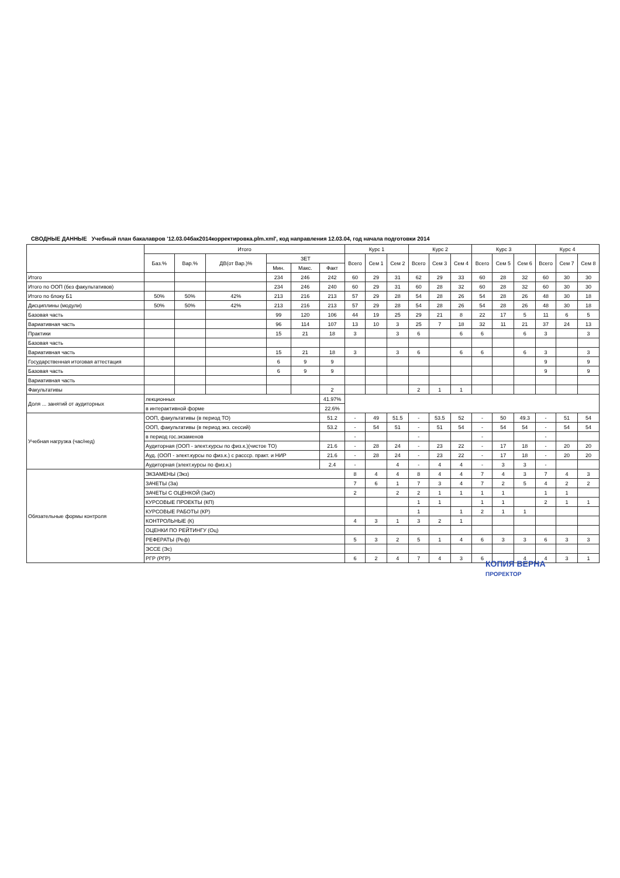СВОДНЫЕ ДАННЫЕ Учебный план бакалавров '12.03.04бак2014корректировка.plm.xml', код направления 12.03.04, год начала подготовки 2014
| | Итого | | | | | | Курс 1 | | | Курс 2 | | | Курс 3 | | | Курс 4 | | |
| --- | --- | --- | --- | --- | --- | --- | --- | --- | --- | --- | --- | --- | --- | --- | --- | --- | --- | --- |
| | Баз.% | Вар.% | ДВ(от Вар.)% | ЗЕТ | | | Всего | Сем 1 | Сем 2 | Всего | Сем 3 | Сем 4 | Всего | Сем 5 | Сем 6 | Всего | Сем 7 | Сем 8 |
| | | | | Мин. | Макс. | Факт | | | | | | | | | | | | |
| Итого | | | | 234 | 246 | 242 | 60 | 29 | 31 | 62 | 29 | 33 | 60 | 28 | 32 | 60 | 30 | 30 |
| Итого по ООП (без факультативов) | | | | 234 | 246 | 240 | 60 | 29 | 31 | 60 | 28 | 32 | 60 | 28 | 32 | 60 | 30 | 30 |
| Итого по блоку Б1 | 50% | 50% | 42% | 213 | 216 | 213 | 57 | 29 | 28 | 54 | 28 | 26 | 54 | 28 | 26 | 48 | 30 | 18 |
| Дисциплины (модули) | 50% | 50% | 42% | 213 | 216 | 213 | 57 | 29 | 28 | 54 | 28 | 26 | 54 | 28 | 26 | 48 | 30 | 18 |
| Базовая часть | | | | 99 | 120 | 106 | 44 | 19 | 25 | 29 | 21 | 8 | 22 | 17 | 5 | 11 | 6 | 5 |
| Вариативная часть | | | | 96 | 114 | 107 | 13 | 10 | 3 | 25 | 7 | 18 | 32 | 11 | 21 | 37 | 24 | 13 |
| Практики | | | | 15 | 21 | 18 | 3 | | 3 | 6 | | 6 | 6 | | 6 | 3 | | 3 |
| Базовая часть | | | | | | | | | | | | | | | | | | |
| Вариативная часть | | | | 15 | 21 | 18 | 3 | | 3 | 6 | | 6 | 6 | | 6 | 3 | | 3 |
| Государственная итоговая аттестация | | | | 6 | 9 | 9 | | | | | | | | | | 9 | | 9 |
| Базовая часть | | | | 6 | 9 | 9 | | | | | | | | | | 9 | | 9 |
| Вариативная часть | | | | | | | | | | | | | | | | | | |
| Факультативы | | | | | | 2 | | | | 2 | 1 | 1 | | | | | | |
| Доля ... занятий от аудиторных | лекционных | | | | | 41.97% | | | | | | | | | | | | |
| | в интерактивной форме | | | | | 22.6% | | | | | | | | | | | | |
| Учебная нагрузка (час/нед) | ООП, факультативы (в период ТО) | | | | | 51.2 | - | 49 | 51.5 | - | 53.5 | 52 | - | 50 | 49.3 | - | 51 | 54 |
| | ООП, факультативы (в период экз. сессий) | | | | | 53.2 | - | 54 | 51 | - | 51 | 54 | - | 54 | 54 | - | 54 | 54 |
| | в период гос.экзаменов | | | | | | - | | | - | | | - | | | - | | |
| | Аудиторная (ООП - элект.курсы по физ.к.)(чистое ТО) | | | | | 21.6 | - | 28 | 24 | - | 23 | 22 | - | 17 | 18 | - | 20 | 20 |
| | Ауд. (ООП - элект.курсы по физ.к.) с рассср. практ. и НИР | | | | | 21.6 | - | 28 | 24 | - | 23 | 22 | - | 17 | 18 | - | 20 | 20 |
| | Аудиторная (элект.курсы по физ.к.) | | | | | 2.4 | - | | 4 | - | 4 | 4 | - | 3 | 3 | - | | |
| Обязательные формы контроля | ЭКЗАМЕНЫ (Экз) | | | | | | 8 | 4 | 4 | 8 | 4 | 4 | 7 | 4 | 3 | 7 | 4 | 3 |
| | ЗАЧЕТЫ (За) | | | | | | 7 | 6 | 1 | 7 | 3 | 4 | 7 | 2 | 5 | 4 | 2 | 2 |
| | ЗАЧЕТЫ С ОЦЕНКОЙ (ЗаО) | | | | | | 2 | | 2 | 2 | 1 | 1 | 1 | 1 | | 1 | 1 | |
| | КУРСОВЫЕ ПРОЕКТЫ (КП) | | | | | | | | | 1 | 1 | | 1 | 1 | | 2 | 1 | 1 |
| | КУРСОВЫЕ РАБОТЫ (КР) | | | | | | | | | 1 | | 1 | 2 | 1 | 1 | | | |
| | КОНТРОЛЬНЫЕ (К) | | | | | | 4 | 3 | 1 | 3 | 2 | 1 | | | | | | |
| | ОЦЕНКИ ПО РЕЙТИНГУ (Оц) | | | | | | | | | | | | | | | | | |
| | РЕФЕРАТЫ (Реф) | | | | | | 5 | 3 | 2 | 5 | 1 | 4 | 6 | 3 | 3 | 6 | 3 | 3 |
| | ЭССЕ (Эс) | | | | | | | | | | | | | | | | | |
| | РГР (РГР) | | | | | | 6 | 2 | 4 | 7 | 4 | 3 | 6 | | 4 | 4 | 3 | 1 |
КОПИЯ ВЕРНА
ПРОРЕКТОР